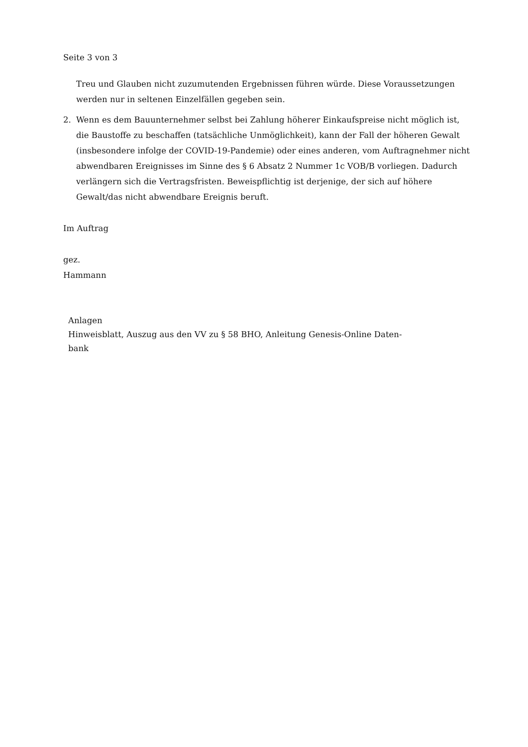Seite 3 von 3
Treu und Glauben nicht zuzumutenden Ergebnissen führen würde. Diese Voraussetzungen werden nur in seltenen Einzelfällen gegeben sein.
2. Wenn es dem Bauunternehmer selbst bei Zahlung höherer Einkaufspreise nicht möglich ist, die Baustoffe zu beschaffen (tatsächliche Unmöglichkeit), kann der Fall der höheren Gewalt (insbesondere infolge der COVID-19-Pandemie) oder eines anderen, vom Auftragnehmer nicht abwendbaren Ereignisses im Sinne des § 6 Absatz 2 Nummer 1c VOB/B vorliegen. Dadurch verlängern sich die Vertragsfristen. Beweispflichtig ist derjenige, der sich auf höhere Gewalt/das nicht abwendbare Ereignis beruft.
Im Auftrag
gez.
Hammann
Anlagen
Hinweisblatt, Auszug aus den VV zu § 58 BHO, Anleitung Genesis-Online Daten-
bank